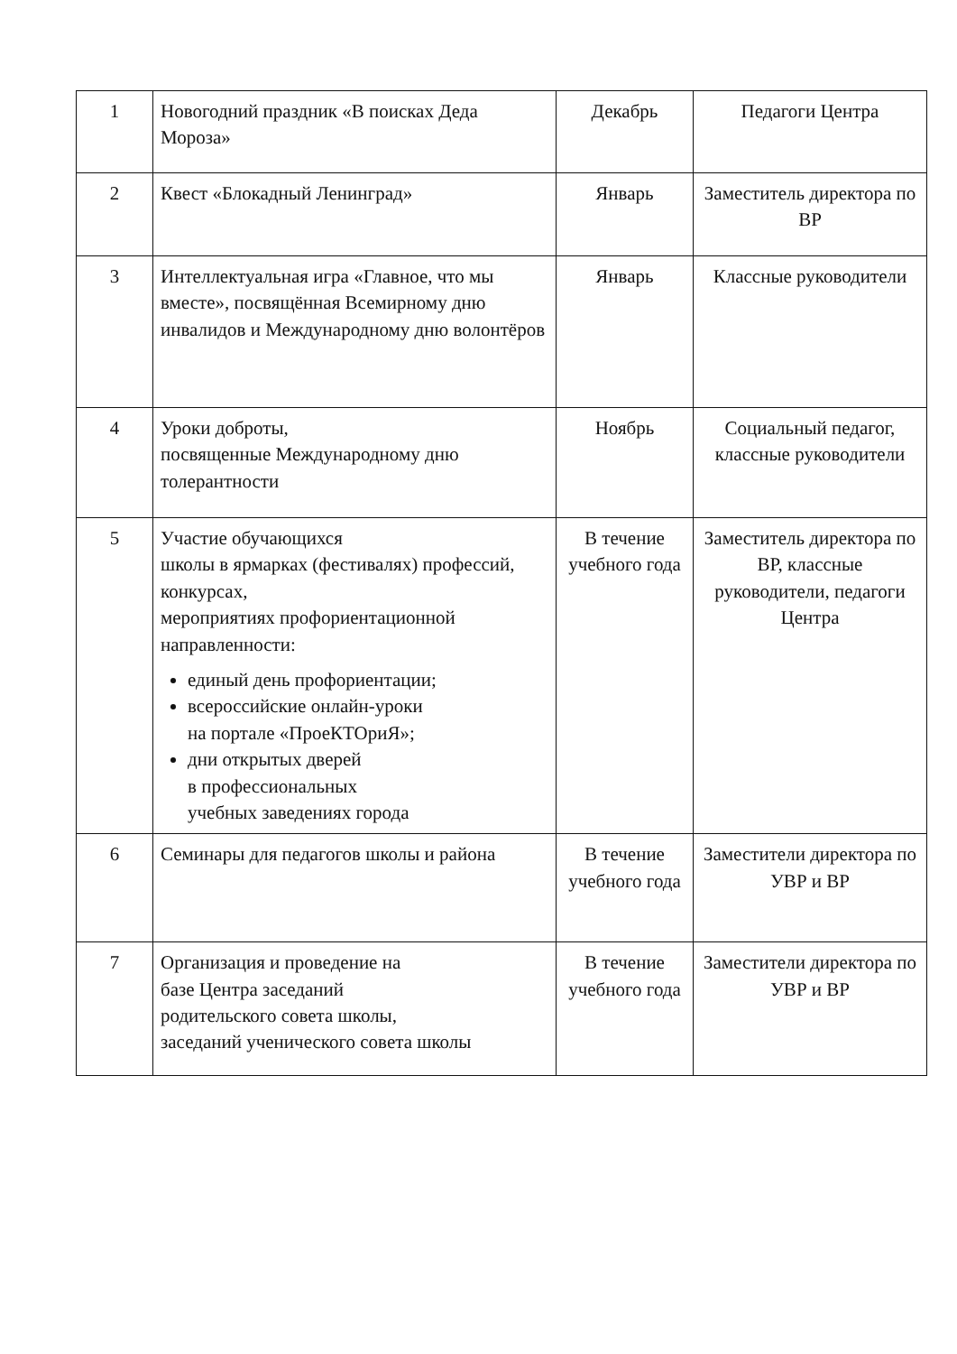| 1 | Новогодний праздник «В поисках Деда Мороза» | Декабрь | Педагоги Центра |
| 2 | Квест «Блокадный Ленинград» | Январь | Заместитель директора по ВР |
| 3 | Интеллектуальная игра «Главное, что мы вместе», посвящённая Всемирному дню инвалидов и Международному дню волонтёров | Январь | Классные руководители |
| 4 | Уроки доброты, посвященные Международному дню толерантности | Ноябрь | Социальный педагог, классные руководители |
| 5 | Участие обучающихся школы в ярмарках (фестивалях) профессий, конкурсах, мероприятиях профориентационной направленности: единый день профориентации; всероссийские онлайн-уроки на портале «ПроеКТОриЯ»; дни открытых дверей в профессиональных учебных заведениях города | В течение учебного года | Заместитель директора по ВР, классные руководители, педагоги Центра |
| 6 | Семинары для педагогов школы и района | В течение учебного года | Заместители директора по УВР и ВР |
| 7 | Организация и проведение на базе Центра заседаний родительского совета школы, заседаний ученического совета школы | В течение учебного года | Заместители директора по УВР и ВР |